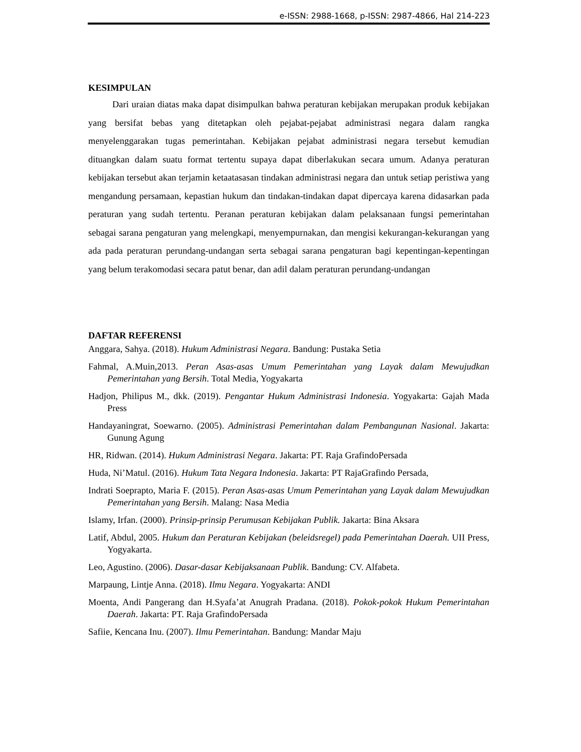e-ISSN: 2988-1668, p-ISSN: 2987-4866, Hal 214-223
KESIMPULAN
Dari uraian diatas maka dapat disimpulkan bahwa peraturan kebijakan merupakan produk kebijakan yang bersifat bebas yang ditetapkan oleh pejabat-pejabat administrasi negara dalam rangka menyelenggarakan tugas pemerintahan. Kebijakan pejabat administrasi negara tersebut kemudian dituangkan dalam suatu format tertentu supaya dapat diberlakukan secara umum. Adanya peraturan kebijakan tersebut akan terjamin ketaatasasan tindakan administrasi negara dan untuk setiap peristiwa yang mengandung persamaan, kepastian hukum dan tindakan-tindakan dapat dipercaya karena didasarkan pada peraturan yang sudah tertentu. Peranan peraturan kebijakan dalam pelaksanaan fungsi pemerintahan sebagai sarana pengaturan yang melengkapi, menyempurnakan, dan mengisi kekurangan-kekurangan yang ada pada peraturan perundang-undangan serta sebagai sarana pengaturan bagi kepentingan-kepentingan yang belum terakomodasi secara patut benar, dan adil dalam peraturan perundang-undangan
DAFTAR REFERENSI
Anggara, Sahya. (2018). Hukum Administrasi Negara. Bandung: Pustaka Setia
Fahmal, A.Muin,2013. Peran Asas-asas Umum Pemerintahan yang Layak dalam Mewujudkan Pemerintahan yang Bersih. Total Media, Yogyakarta
Hadjon, Philipus M., dkk. (2019). Pengantar Hukum Administrasi Indonesia. Yogyakarta: Gajah Mada Press
Handayaningrat, Soewarno. (2005). Administrasi Pemerintahan dalam Pembangunan Nasional. Jakarta: Gunung Agung
HR, Ridwan. (2014). Hukum Administrasi Negara. Jakarta: PT. Raja GrafindoPersada
Huda, Ni’Matul. (2016). Hukum Tata Negara Indonesia. Jakarta: PT RajaGrafindo Persada,
Indrati Soeprapto, Maria F. (2015). Peran Asas-asas Umum Pemerintahan yang Layak dalam Mewujudkan Pemerintahan yang Bersih. Malang: Nasa Media
Islamy, Irfan. (2000). Prinsip-prinsip Perumusan Kebijakan Publik. Jakarta: Bina Aksara
Latif, Abdul, 2005. Hukum dan Peraturan Kebijakan (beleidsregel) pada Pemerintahan Daerah. UII Press, Yogyakarta.
Leo, Agustino. (2006). Dasar-dasar Kebijaksanaan Publik. Bandung: CV. Alfabeta.
Marpaung, Lintje Anna. (2018). Ilmu Negara. Yogyakarta: ANDI
Moenta, Andi Pangerang dan H.Syafa’at Anugrah Pradana. (2018). Pokok-pokok Hukum Pemerintahan Daerah. Jakarta: PT. Raja GrafindoPersada
Safiie, Kencana Inu. (2007). Ilmu Pemerintahan. Bandung: Mandar Maju